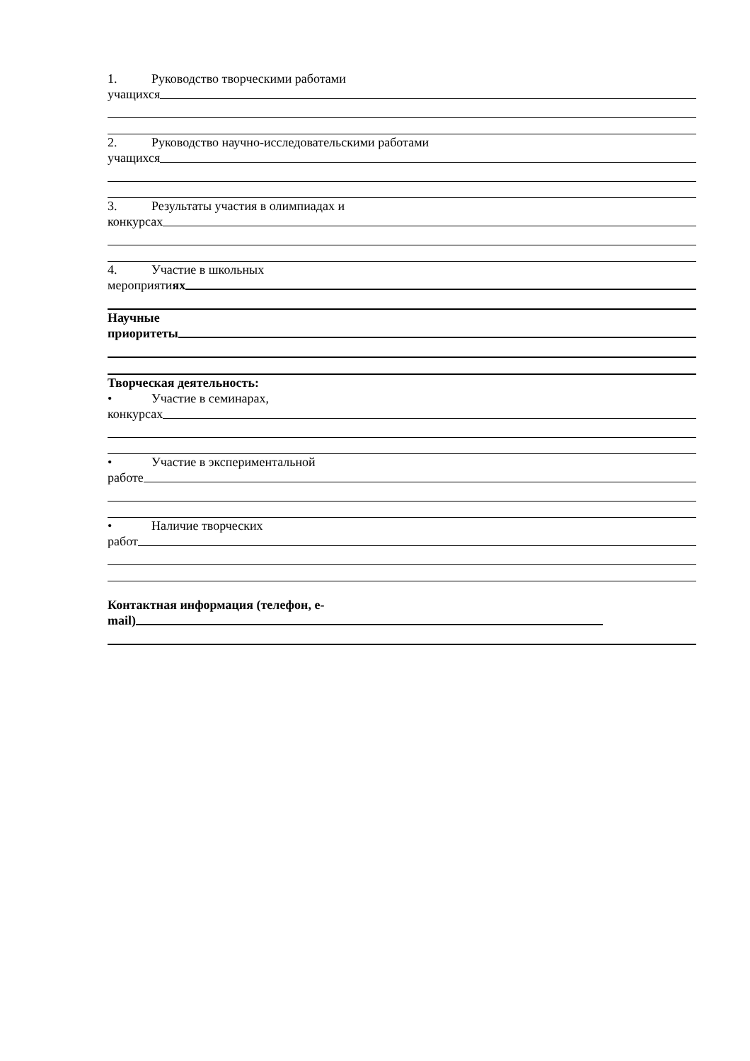1. Руководство творческими работами
учащихся
2. Руководство научно-исследовательскими работами
учащихся
3. Результаты участия в олимпиадах и
конкурсах
4. Участие в школьных
мероприятиях
Научные
приоритеты
Творческая деятельность:
• Участие в семинарах,
конкурсах
• Участие в экспериментальной
работе
• Наличие творческих
работ
Контактная информация (телефон, e-
mail)